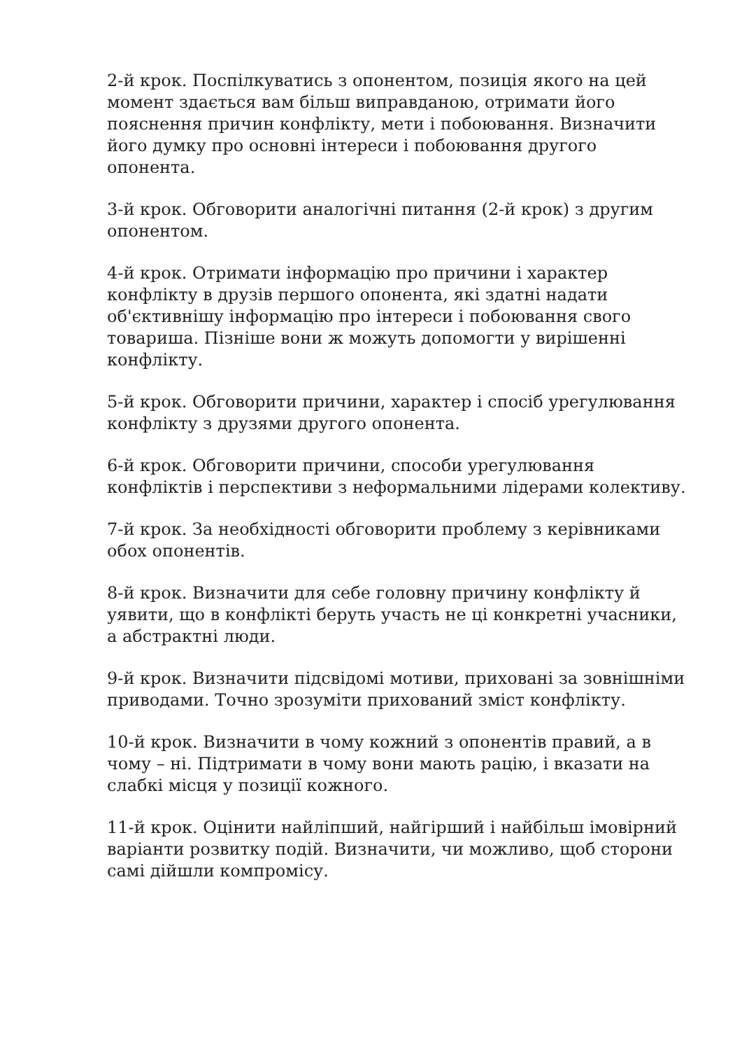2-й крок. Поспілкуватись з опонентом, позиція якого на цей момент здається вам більш виправданою, отримати його пояснення причин конфлікту, мети і побоювання. Визначити його думку про основні інтереси і побоювання другого опонента.
3-й крок. Обговорити аналогічні питання (2-й крок) з другим опонентом.
4-й крок. Отримати інформацію про причини і характер конфлікту в друзів першого опонента, які здатні надати об'єктивнішу інформацію про інтереси і побоювання свого товариша. Пізніше вони ж можуть допомогти у вирішенні конфлікту.
5-й крок. Обговорити причини, характер і спосіб урегулювання конфлікту з друзями другого опонента.
6-й крок. Обговорити причини, способи урегулювання конфліктів і перспективи з неформальними лідерами колективу.
7-й крок. За необхідності обговорити проблему з керівниками обох опонентів.
8-й крок. Визначити для себе головну причину конфлікту й уявити, що в конфлікті беруть участь не ці конкретні учасники, а абстрактні люди.
9-й крок. Визначити підсвідомі мотиви, приховані за зовнішніми приводами. Точно зрозуміти прихований зміст конфлікту.
10-й крок. Визначити в чому кожний з опонентів правий, а в чому – ні. Підтримати в чому вони мають рацію, і вказати на слабкі місця у позиції кожного.
11-й крок. Оцінити найліпший, найгірший і найбільш імовірний варіанти розвитку подій. Визначити, чи можливо, щоб сторони самі дійшли компромісу.